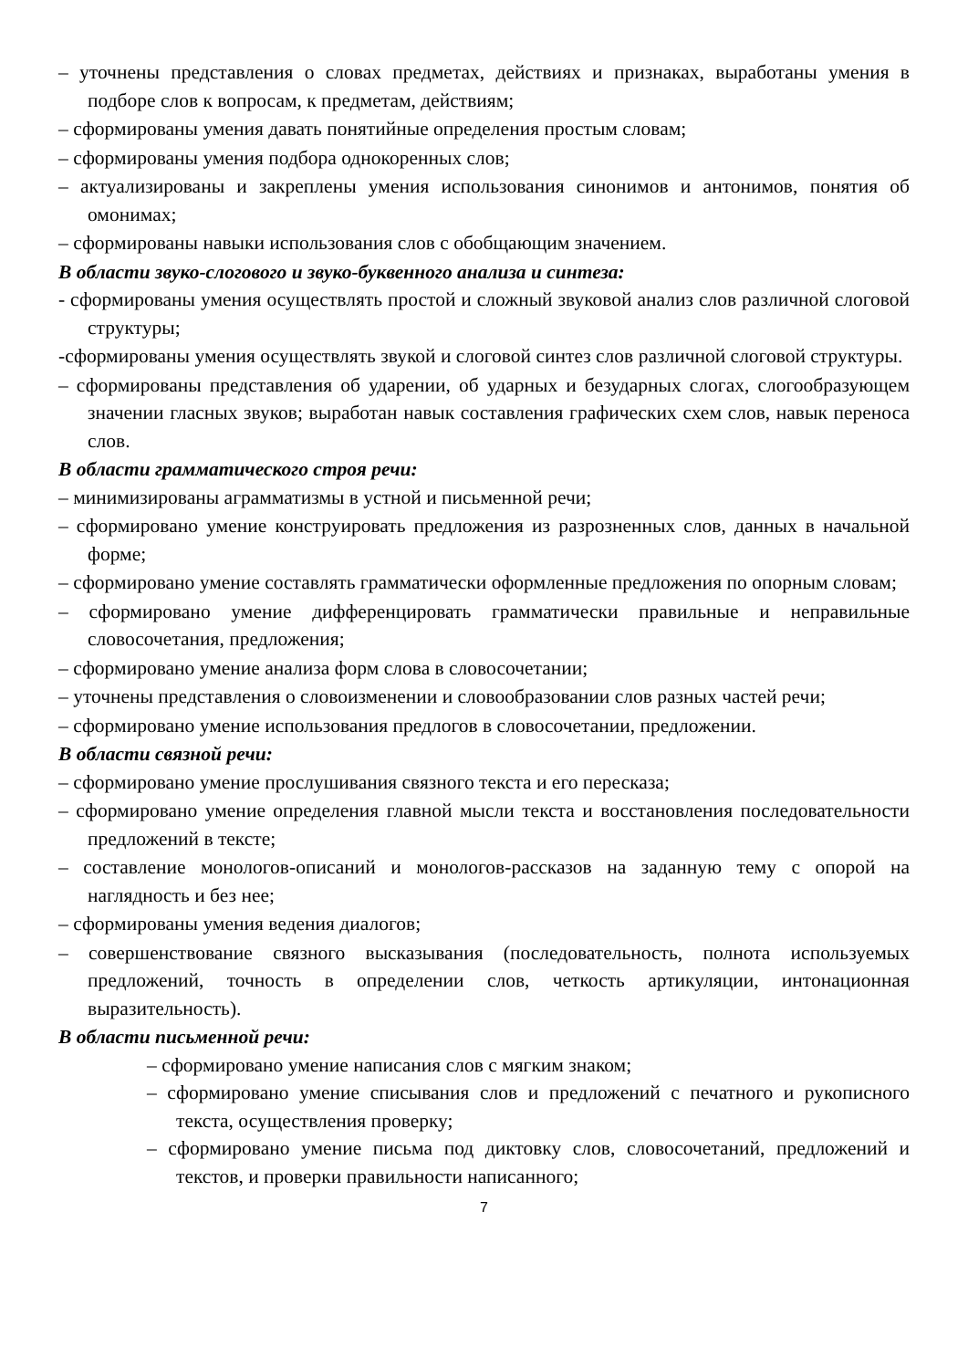– уточнены представления о словах предметах, действиях и признаках, выработаны умения в подборе слов к вопросам, к предметам, действиям;
– сформированы умения давать понятийные определения простым словам;
– сформированы умения подбора однокоренных слов;
– актуализированы и закреплены умения использования синонимов и антонимов, понятия об омонимах;
– сформированы навыки использования слов с обобщающим значением.
В области звуко-слогового и звуко-буквенного анализа и синтеза:
- сформированы умения осуществлять простой и сложный звуковой анализ слов различной слоговой структуры;
-сформированы умения осуществлять звукой и слоговой синтез слов различной слоговой структуры.
– сформированы представления об ударении, об ударных и безударных слогах, слогообразующем значении гласных звуков; выработан навык составления графических схем слов, навык переноса слов.
В области грамматического строя речи:
– минимизированы аграмматизмы в устной и письменной речи;
– сформировано умение конструировать предложения из разрозненных слов, данных в начальной форме;
– сформировано умение составлять грамматически оформленные предложения по опорным словам;
– сформировано умение дифференцировать грамматически правильные и неправильные словосочетания, предложения;
– сформировано умение анализа форм слова в словосочетании;
– уточнены представления о словоизменении и словообразовании слов разных частей речи;
– сформировано умение использования предлогов в словосочетании, предложении.
В области связной речи:
– сформировано умение прослушивания связного текста и его пересказа;
– сформировано умение определения главной мысли текста и восстановления последовательности предложений в тексте;
– составление монологов-описаний и монологов-рассказов на заданную тему с опорой на наглядность и без нее;
– сформированы умения ведения диалогов;
– совершенствование связного высказывания (последовательность, полнота используемых предложений, точность в определении слов, четкость артикуляции, интонационная выразительность).
В области письменной речи:
– сформировано умение написания слов с мягким знаком;
– сформировано умение списывания слов и предложений с печатного и рукописного текста, осуществления проверку;
– сформировано умение письма под диктовку слов, словосочетаний, предложений и текстов, и проверки правильности написанного;
7